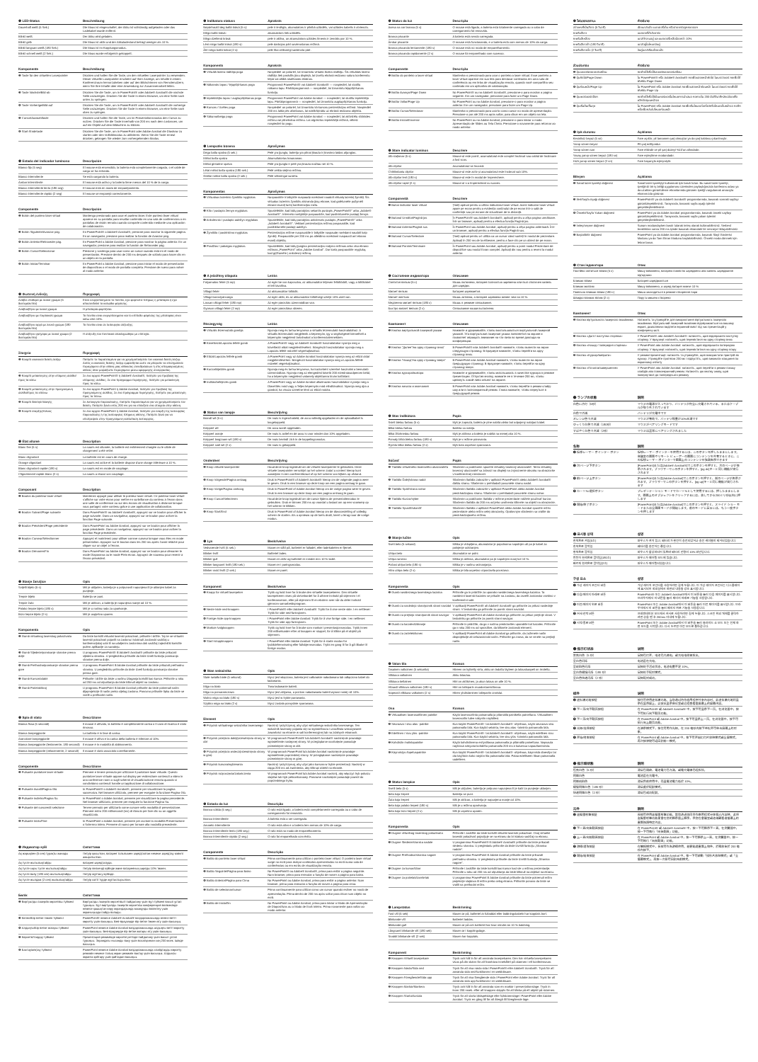| ❶ LED-Status | Beschreibung |
| --- | --- |
| Dauerhaft weiß (5 Sek.) | Die Maus ist eingeschaltet, der Akku ist vollständig aufgeladen oder das Ladekabel wurde entfernt. |
| Blinkt weiß | Der Akku wird geladen. |
| Blinkt gelb | Die Maus ist aktiv und der Akkuladestand beträgt weniger als 10 %. |
| Blinkt langsam weiß (180 Sek.) | Die Maus ist im Kopplungsmodus. |
| Blinkt schnell weiß (2 Sek.) | Die Maus wurde erfolgreich gekoppelt. |
| Komponente | Beschreibung |
| --- | --- |
| ❷ Taste für den virtuellen Laserpointer | Drücken und halten Sie die Taste, um den virtuellen Laserpointer zu verwenden. Dieser virtuelle Laserpointer erscheint auf Ihrer Anzeige, um Inhalte in einem Konferenzraum hervorzuheben oder auf den Bildschirmen von Remotenutzern, wenn Sie Ihre Inhalte über eine Anwendung zur Zusammenarbeit teilen. |
| ❸ Taste Nächste/Bild-ab | Drücken Sie die Taste, um in PowerPoint® oder Adobe® Acrobat® die nächste Seite anzuzeigen. Drücken Sie die Taste in einem Browser, um eine Seite nach unten zu springen. |
| ❹ Taste Vorherige/Bild-auf | Drücken Sie die Taste, um in PowerPoint® oder Adobe® Acrobat® die vorherige Seite anzuzeigen. Drücken Sie die Taste in einem Browser, um eine Seite nach oben zu springen. |
| ❺ Cursor/Auswahltaste | Drücken und halten Sie die Taste, um im Präsentationsmodus den Cursor zu nutzen. Drücken Sie die Taste innerhalb von 200 ms nach dem Loslassen, um auf ein Objekt auf dem Bildschirm zu klicken. |
| ❻ Start-/Endetaste | Drücken Sie die Taste, um in PowerPoint oder Adobe Acrobat die Diashow zu starten oder den Vollbildmodus zu aktivieren. Wenn Sie die Taste erneut drücken, gelangen Sie wieder zum vorhergehenden Modus. |
| ❶ Estado del indicador luminoso | Descripción |
| --- | --- |
| Blanco fijo (5 seg) | El mouse está encendido, la batería está completamente cargada, o el cable de carga se ha extraído. |
| Blanco intermitente | Se está cargando la batería. |
| Ámbar intermitente | El mouse está activo y la batería tiene menos del 10 % de la carga. |
| Blanco intermitente lento (180 seg) | El mouse está en modo de emparejamiento. |
| Blanco intermitente rápido (2 seg) | El mouse se emparejó correctamente. |
| Componente | Descripción |
| --- | --- |
| ❷ Botón del puntero láser virtual | Mantenga presionado para usar el puntero láser. Este puntero láser virtual aparece en su pantalla para resaltar contenido en una sala de conferencias o en pantallas de visión remota cuando comparte contenido mediante una aplicación de colaboración. |
| ❸ Botón Siguiente/Avanzar pág. | En PowerPoint® o Adobe® Acrobat®, presione para mostrar la siguiente página. En un navegador, presione para realizar la función de Avanzar pág. |
| ❹ Botón Anterior/Retroceder pág. | En PowerPoint o Adobe Acrobat, presione para mostrar la página anterior. En un navegador, presione para realizar la función de Retroceder pág. |
| ❺ Botón Cursor/Seleccionar | Presione y sostenga para usar como un cursor cuando está en el modo de presentación. Presione dentro de 200 ms después de soltarlo para hacer clic en un objeto en la pantalla. |
| ❻ Botón Iniciar/Terminar | En PowerPoint o Adobe Acrobat, presione para iniciar el modo de presentación de diapositivas o el modo de pantalla completa. Presione de nuevo para volver al modo anterior. |
| ❶ Φωτεινή ένδειξη | Περιγραφή |
| --- | --- |
| Ανάβει σταθερά με λευκό χρώμα (5 δευτερόλεπτα) | Είναι ενεργοποιημένο το ποντίκι, έχει φορτιστεί πλήρως η μπαταρία ή έχει αποσυνδεθεί το καλώδιο φόρτισης. |
| Αναβοσβήνει με λευκό χρώμα | Η μπαταρία φορτίζεται. |
| Αναβοσβήνει με πορτοκαλί χρώμα | Το ποντίκι είναι ενεργοποιημένο και το επίπεδο φόρτισης της μπαταρίας είναι κάτω από 10%. |
| Αναβοσβήνει αργά με λευκό χρώμα (180 δευτερόλεπτα) | Το ποντίκι είναι σε λειτουργία σύζευξης. |
| Αναβοσβήνει γρήγορα με λευκό χρώμα (2 δευτερόλεπτα) | Η σύζευξη του ποντικιού ολοκληρώθηκε με επιτυχία. |
| Στοιχείο | Περιγραφή |
| --- | --- |
| ❷ Κουμπί εικονικού δείκτη λέιζερ | Πατήστε το παρατεταμένα για να χρησιμοποιήσετε τον εικονικό δείκτη λέιζερ. Αυτός ο εικονικός δείκτης λέιζερ εμφανίζεται ώστε να μπορείτε να επισημαίνετε περιεχόμενο στην οθόνη μιας αίθουσας συνεδριάσεων ή στις απομακρυσμένες οθόνες όταν μοιράζεστε περιεχόμενο μέσω εφαρμογής συνεργασίας. |
| ❸ Κουμπί μετακίνησης στην επόμενη σελίδα/προς τα κάτω | Σε ένα αρχείο PowerPoint® ή Adobe® Acrobat®, πατήστε για προβολή της επόμενης σελίδας. Σε ένα πρόγραμμα περιήγησης, πατήστε για μετακίνηση προς τα κάτω. |
| ❹ Κουμπί μετακίνησης στην προηγούμενη σελίδα/προς τα επάνω | Σε ένα αρχείο PowerPoint ή Adobe Acrobat, πατήστε για προβολή της προηγούμενης σελίδας. Σε ένα πρόγραμμα περιήγησης, πατήστε για μετακίνηση προς τα πάνω. |
| ❺ Κουμπί δείκτη/επιλογής | Σε λειτουργία παρουσίασης, πατήστε παρατεταμένα για να χρησιμοποιήσετε τον δείκτη. Πατήστε ξανά εντός 200 ms για να επιλέξετε ένα στοιχείο στην οθόνη. |
| ❻ Κουμπί έναρξης/τέλους | Σε ένα αρχείο PowerPoint ή Adobe Acrobat, πατήστε για έναρξη της λειτουργίας παρουσίασης ή της λειτουργίας πλήρους οθόνης. Πατήστε ξανά για να επιστρέψετε στην προηγούμενη κατάσταση λειτουργίας. |
| ❶ État allumé | Description |
| --- | --- |
| Blanc fixe (5 s) | La souris est allumée, la batterie est entièrement chargée ou le câble de chargement a été retiré. |
| Blanc clignotant | La batterie est en cours de charge. |
| Orange clignotant | La souris est active et la batterie dispose d'une charge inférieure à 10 %. |
| Blanc clignotant rapide (180 s) | La souris est en mode de couplage. |
| Clignotement rapide blanc (2 s) | La souris a réussi son couplage. |
| Composant | Description |
| --- | --- |
| ❷ Bouton du pointeur laser virtuel | Maintenez appuyé pour utiliser le pointeur laser virtuel. Ce pointeur laser virtuel s'affiche sur votre écran pour mettre en surbrillance du contenu à l'écran dans une salle de conférence ou sur des écrans de visualisation à distance lorsque vous partagez votre contenu grâce à une application de collaboration. |
| ❸ Bouton Suivant/Page suivante | Dans PowerPoint® ou Adobe® Acrobat®, appuyez sur ce bouton pour afficher la page suivante. Dans un navigateur, appuyez sur ce bouton pour activer la fonction Page suivante. |
| ❹ Bouton Précédent/Page précédente | Dans PowerPoint ou Adobe Acrobat, appuyez sur ce bouton pour afficher la page précédente. Dans un navigateur, appuyez sur ce bouton pour activer la fonction Page précédente. |
| ❺ Bouton Curseur/Sélectionner | Appuyez et maintenez pour utiliser comme curseur lorsque vous êtes en mode présentation. Appuyez sur le bouton dans les 200 ms après l'avoir relâché pour cliquer sur un objet à l'écran. |
| ❻ Bouton Démarrer/Fin | Dans PowerPoint ou Adobe Acrobat, appuyez sur ce bouton pour démarrer le mode Diaporama ou le mode Plein écran. Appuyez de nouveau pour revenir à l'écran précédent. |
| ❶ Stanje žaruljice | Opis |
| --- | --- |
| Svijetli bijelo (5 s) | Miš je uključen, baterija je u potpunosti napunjena ili je uklonjen kabel za punjenje. |
| Trepće bijelo | Baterija se puni. |
| Trepće žuto | Miš je aktivan, a baterija je napunjena manje od 10 %. |
| Polako trepće bijelo (180 s) | Miš je u načinu rada za uparivanje. |
| Brzo trepće bijelo (2 s) | Miš je uspješno uparen. |
| Komponenta | Opis |
| --- | --- |
| ❷ Gumb virtualnog laserskog pokazivača | Da biste koristili virtualni laserski pokazivač, pritisnite i držite. Taj će se virtualni laserski pokazivač pojaviti na zaslonu i istaknuti zaslonski sadržaj u konferencijskoj sobi ili na udaljenim zaslonima dok sadržaj zajednički koristite putem aplikacije za suradnju. |
| ❸ Gumb Sljedeće/pomicanje stranice prema dolje | U programu PowerPoint® ili Adobe® Acrobat® pritisnite da biste prikazali sljedeću stranicu. U pregledniku pritisnite da biste izveli funkciju pomicanja stranice prema dolje. |
| ❹ Gumb Prethodno/pomicanje stranice prema gore | U programu PowerPoint ili Adobe Acrobat pritisnite da biste prikazali prethodnu stranicu. U pregledniku pritisnite da biste izveli funkciju pomicanja stranice prema gore. |
| ❺ Gumb Kursor/odabir | Pritisnite i držite da biste u načinu izlaganja koristili kao kursor. Pritisnite u roku od 200 ms od otpuštanja da biste kliknuli objekt na zaslonu. |
| ❻ Gumb Početak/kraj | U programu PowerPoint ili Adobe Acrobat pritisnite da biste pokrenuli način dijaprojekcije ili način preko cijelog zaslona. Ponovno pritisnite tipku da biste se vratili u prethodni način. |
| ❶ Spia di stato | Descrizione |
| --- | --- |
| Bianca fissa (5 secondi) | Il mouse è attivato, la batteria è completamente carica o il cavo di ricarica è stato rimosso. |
| Bianca lampeggiante | La batteria è in fase di carica. |
| Arancione lampeggiante | Il mouse è attivo e la carica della batteria è inferiore al 10%. |
| Bianca lampeggiante (lentamente, 180 secondi) | Il mouse è in modalità di abbinamento. |
| Bianca lampeggiante (velocemente, 2 secondi) | Il mouse è stato associato correttamente. |
| Componente | Descrizione |
| --- | --- |
| ❷ Pulsante puntatore laser virtuale | Premere e tenere premuto per utilizzare il puntatore laser virtuale. Questo puntatore laser virtuale appare sul display per evidenziare contenuti a video in una conference room o sugli schermi di visualizzazione remota quando si condividono contenuti tramite un'applicazione di collaborazione. |
| ❸ Pulsante Avanti/Pagina Giù | In PowerPoint® o Adobe® Acrobat®, premere per visualizzare la pagina successiva. Nel browser utilizzato, premere per eseguire la funzione Pagina Giù. |
| ❹ Pulsante Indietro/Pagina Su | In PowerPoint o Adobe Acrobat, premere per visualizzare la pagina precedente. Nel browser utilizzato, premere per eseguire la funzione Pagina Su. |
| ❺ Pulsante del cursore/di selezione | Tenere premuto per utilizzarlo come cursore nella modalità di presentazione. Premere entro 200 millisecondi (ms) di rilascio per fare clic su un oggetto visualizzato. |
| ❻ Pulsante Inizio/Fine | In PowerPoint o Adobe Acrobat, premere per avviare la modalità Presentazione o Schermo intero. Premere di nuovo per tornare alla modalità precedente. |
| ❶ Индикатор күйі | Сипаттама |
| --- | --- |
| Ақ жарықпен (5 сек) тұрақты жанады | тінтуір қосылған, батарея толығымен зарядталған немесе зарядтау кабелі ажыратылған. |
| Ақ түсте жыпылықтайды | батарея зарядталуда. |
| Ақ түсте сары түсте жыпылықтайды | тінтуір белсенді күйінде және батареяның заряды 10% төмен. |
| Ақ түсте баяу (180 сек) жыпылықтайды | тінтуір жұптасу күйінде. |
| Ақ түсте жылдам (2 сек) жыпылықтайды | тінтуір сәтті түрде жұптастырылған. |
| Бөлік | Сипаттама |
| --- | --- |
| ❷ Виртуалды лазерлік көрсеткіш түймесі | Виртуалды лазерлік көрсеткішті пайдалану үшін бұл түймені басып ұстап тұрыңыз. Бұл виртуалды лазерлік көрсеткіш конференция бөлмесінде немесе қашықтан көру экрандарында мазмұнды бөлектеу үшін экраныңызда пайда болады. |
| ❸ Келесі/Бір бетке төмен түймесі | PowerPoint® немесе Adobe® Acrobat® бағдарламасында келесі бетті көрсету үшін басыңыз. Веб-браузерде бір бетке төмен өту үшін басыңыз. |
| ❹ Алдыңғы/Бір бетке жоғары түймесі | PowerPoint немесе Adobe Acrobat бағдарламасында алдыңғы бетті көрсету үшін басыңыз. Веб-браузерде бір бетке жоғары өту үшін басыңыз. |
| ❺ Көрсеткі/таңдау түймесі | Презентация режимінде көрсеткі ретінде пайдалану үшін басып ұстап тұрыңыз. Экрандағы нысанды басу үшін босатқаннан соң 200 мсек. ішінде басыңыз. |
| ❻ Бастау/аяқтау түймесі | PowerPoint немесе Adobe Acrobat бағдарламасында слайдтарды көрсету режимін немесе толық экран режимін бастау үшін басыңыз. Алдыңғы экранға қайтару үшін қайтадан басыңыз. |
| ❶ Indikatora statuss | Apraksts |
| --- | --- |
| Nepārtraukti deg baltā krāsā (5 s): | pele ir ieslēgta, akumulators ir pilnībā uzlādēts, vai uzlādes kabelis ir atvienots. |
| Mirgo baltā krāsā: | akumulators tiek uzlādēts. |
| Mirgo dzeltenā krāsā: | pele ir aktīva, un akumulatora uzlādes līmenis ir zemāks par 10 %. |
| Lēni mirgo baltā krāsā (180 s): | pele darbojas pārī savienošanas režīmā. |
| Ātri mirgo baltā krāsā (2 s): | pele tika veiksmīgi savienota pārī. |
| Komponents | Apraksts |
| --- | --- |
| ❷ Virtuālā lāzera rādītāja poga | Nospiediet un paturiet, lai izmantotu virtuālo lāzera rādītāju. Šis virtuālais lāzera rādītājs tiek parādīts jūsu displejā, lai izceltu ekrānā redzamo saturu konferenču telpā vai attālā skatīšanās ekrānos. |
| ❸ Nākamās lapas / lejupšķiršanas poga | Programmā PowerPoint® vai Adobe® Acrobat® — nospiediet, lai skatītu nākamo lapu. Pārlūkprogrammā — nospiediet, lai izmantotu lejupšķiršanas funkciju. |
| ❹ Iepriekšējās lapas / augšupšķiršanas poga | Programmā PowerPoint vai Adobe Acrobat — nospiediet, lai skatītu iepriekšējo lapu. Pārlūkprogrammā — nospiediet, lai izmantotu augšupšķiršanas funkciju. |
| ❺ Kursors / izvēles poga | Nospiediet un paturiet, lai izmantotu kā kursoru prezentācijas režīmā. Nospiediet 200 ms laikā pēc atlaišanas, lai noklikšķinātu uz ekrānā redzama objekta. |
| ❻ Sākuma/beigu poga | Programmā PowerPoint vai Adobe Acrobat — nospiediet, lai aktivizētu slīdrādes režīmu vai pilnekrāna režīmu. Lai atgrieztos iepriekšējā režīmā, vēlreiz nospiediet šo pogu. |
| ❶ Lemputės būsena | Aprašymas |
| --- | --- |
| Dega balta spalva (5 sek.) | Pelė yra įjungta, baterija yra pilnai įkrauta ir įkrovimo laidas atjungtas. |
| Mirksi balta spalva | Akumuliatorius kraunamas. |
| Mirksi gintarine spalva | Pelė yra įjungta ir pelė yra įkrauta mažiau nei 10 %. |
| Lėtai mirksi balta spalva (180 sek.) | Pelė veikia siejimo režimu. |
| Greitai mirksi balta spalva (2 sek.) | Pelė sėkmingai susieta. |
| Komponentas | Aprašymas |
| --- | --- |
| ❷ Virtualaus lazerinio žymiklio mygtukas | Nuspauskite ir laikykite nuspaudę norėdami naudoti virtualų lazerinį žymiklį. Šis virtualus lazerinis žymiklis atsiranda jūsų ekrane, kad galėtumėte pažymėti ekrane esantį turinį konferencijos metu. |
| ❸ Kito / puslapio žemyn mygtukas | Spustelėkite, kad būtų parodytas sekantis puslapis „PowerPoint®" arba „Adobe® Acrobat®". Interneto naršyklėje paspauskite, kad puslinktumėte puslapį žemyn. |
| ❹ Ankstesnio / puslapio aukštyn mygtukas | Spustelėkite, kad būtų parodytas ankstesnis puslapis „PowerPoint®" arba „Adobe® Acrobat®". Veikiant prezentacijos režimu paspauskite, kad puslinktumėte puslapį aukštyn. |
| ❺ Žymiklio / pasirinkimo mygtukas | Prezentacijos režime nuspauskite ir laikykite nuspaudę norėdami naudoti kaip žymiklį. Paspauskite per 200 ms po atleidimo norėdami nuspausti ant ekrano esantį objektą. |
| ❻ Pradžios / pabaigos mygtukas | Spustelėkite, kad būtų įjungtas prezentacijos rodymo režimas arba viso ekrano režimas „PowerPoint" arba „Adobe Acrobat". Dar kartą paspauskite mygtuką, kad grįžtumėte į ankstesnį režimą. |
| ❶ A jelzőfény állapota | Leírás |
| --- | --- |
| Folyamatos fehér (5 mp) | Az egér be van kapcsolva, az akkumulátor teljesen feltöltődött, vagy a töltőkábel el lett távolítva. |
| Villogó fehér | Az akkumulátor töltődik. |
| Villogó borostyánsárga | Az egér aktív, és az akkumulátor töltöttségi szintje 10% alatt van. |
| Lassan villogó fehér (180 mp) | Az egér párosítás üzemmódban van. |
| Gyorsan villogó fehér (2 mp) | Az egér párosítása sikeres. |
| Részegység | Leírás |
| --- | --- |
| ❷ Virtuális lézermutató gombja | Nyomja meg és tartsa lenyomva a virtuális lézermutató használatához. A virtuális lézermutató megjelenik a képernyőn, így a segítségével kiemelheti a képernyőn megjelenő tartalmakat a konferenciatermekben. |
| ❸ Következő/Lapozás lefelé gomb | A PowerPoint® vagy az Adobe® Acrobat® használatakor nyomja meg a következő oldal megjelenítéséhez. Böngésző használatakor nyomja meg a Lapozás lefelé művelet végrehajtásához. |
| ❹ Előző/Lapozás felfelé gomb | A PowerPoint vagy az Adobe Acrobat használatakor nyomja meg az előző oldal megjelenítéséhez. Böngésző használatakor nyomja meg a Lapozás felfelé művelet végrehajtásához. |
| ❺ Kurzor/kijelölés gomb | Nyomja meg és tartsa lenyomva, ha kurzorként szeretné használni a bemutató üzemmódban. Nyomja meg az elengedést követő 200 ezredmásodpercen belül, ha a képernyőn megjelenő valamely objektumra kíván kattintani. |
| ❻ Indítás/befejezés gomb | A PowerPoint vagy az Adobe Acrobat alkalmazás használatakor nyomja meg a Diavetítés mód vagy a Teljes képernyős mód elindításához. Nyomja meg újra a gombot, ha vissza szeretne térni az előző módra. |
| ❶ Status van lampje | Beschrijving |
| --- | --- |
| Brandt wit (5 s) | De muis is ingeschakeld, de accu volledig opgeladen en de oplaadkabel is losgekoppeld. |
| Knippert wit | De accu wordt opgeladen. |
| Knippert oranje | De muis is actief en de accu is voor minder dan 10% opgeladen. |
| Knippert langzaam wit (180 s) | De muis bevindt zich in de koppelingsmodus. |
| Knippert snel wit (2 s) | De muis is gekoppeld. |
| Onderdeel | Beschrijving |
| --- | --- |
| ❷ Knop virtuele laserpointer | Houd deze knop ingedrukt om de virtuele laserpointer te gebruiken. Deze virtuele laserpointer verschijnt op het scherm zodat u content hierop kunt aanwijzen in een conferentiezaal of op het scherm van kijkers op afstand. |
| ❸ Knop Volgende/Pagina omlaag | Druk in PowerPoint® of Adobe® Acrobat® hierop om de volgende pagina weer te geven. Druk in een browser op deze knop om een pagina omlaag te gaan. |
| ❹ Knop Vorige/Pagina omhoog | Druk in PowerPoint of Adobe Acrobat hierop om de vorige pagina weer te geven. Druk in een browser op deze knop om een pagina omhoog te gaan. |
| ❺ Knop Cursor/Selecteren | Houd deze knop ingedrukt om de cursor tijdens de presentatiemodus te gebruiken. Druk er binnen 200 ms op voordat u loslaat om op een voorwerp op het scherm te klikken. |
| ❻ Knop Start/End | Druk in PowerPoint of Adobe Acrobat hierop om de diavoorstelling of volledig scherm te starten. Als u opnieuw op de toets drukt, keert u terug naar de vorige modus. |
| ❶ Lys | Beskrivelse |
| --- | --- |
| Vedvarende hvitt (5 sek.) | Musen er slått på, batteriet er fulladet, eller ladekabelen er fjernet. |
| Blinker hvitt | Batteriet lades. |
| Blinker gult | Musen er aktiv og batteriet er mindre enn 10 % ladet. |
| Blinker langsomt hvitt (180 sek.) | Musen er i paringsmodus. |
| Blinker raskt hvitt (2 sek.) | Musen er paret. |
| Komponent | Beskrivelse |
| --- | --- |
| ❷ Knapp for virtuell laserpeker | Trykk og hold inne for å bruke den virtuelle laserpekeren. Den virtuelle laserpekeren vises på skrivebordet for å utheve innhold på skjermen i et konferanserom, eller på skjermen til en ekstern seer når du deler innhold gjennom samarbeidsprogram. |
| ❸ Neste-/side ned-knappen | I PowerPoint® eller Adobe® Acrobat®: Trykk for å vise neste side. I en nettleser: Trykk for side ned-funksjonen. |
| ❹ Forrige-/side opp-knappen | I PowerPoint eller Adobe Acrobat: Trykk for å vise forrige side. I en nettleser: Trykk for side opp-funksjonen. |
| ❺ Markør-/valgknappen | Trykk og hold inne for å bruke som markør i presentasjonsmodus. Trykk innen 200 millisekunder etter at knappen er sluppet, for å klikke på et objekt på skjermen. |
| ❻ Start-/stoppknappen | I PowerPoint eller Adobe Acrobat: Trykk for å starte modus for lysbildefremvisning eller fullskjermsmodus. Trykk en gang til for å gå tilbake til forrige modus. |
| ❶ Stan wskaźnika | Opis |
| --- | --- |
| Stałe światło białe (5 sekund) | Mysz jest włączona, bateria jest całkowicie naładowana lub odłączono kabel do ładowania. |
| Miga na biało | Trwa ładowanie baterii. |
| Miga na pomarańczowo | Mysz jest aktywna, a poziom naładowania baterii wynosi mniej niż 10%. |
| Wolno miga na biało (180 s) | Mysz jest w trybie parowania. |
| Szybko miga na biało (2 s) | Mysz została pomyślnie sparowana. |
| Element | Opis |
| --- | --- |
| ❷ Przycisk wirtualnego wskaźnika laserowego | Naciśnij i przytrzymaj, aby użyć wirtualnego wskaźnika laserowego. Ten wskaźnik laserowy pojawia się na wyświetlaczu i umożliwia wskazywanie zawartości na ekranie w sali konferencyjnej lub na zdalnych ekranach. |
| ❸ Przycisk przejścia dalej/przewinięcia strony w dół | W programach PowerPoint® lub Adobe® Acrobat® naciśnięcie powoduje wyświetlenie następnej strony. W przeglądarce naciśnięcie powoduje przewinięcie strony w dół. |
| ❹ Przycisk przejścia wstecz/przewinięcia strony w górę | W programach PowerPoint lub Adobe Acrobat naciśnięcie powoduje wyświetlenie poprzedniej strony. W przeglądarce naciśnięcie powoduje przewinięcie strony w górę. |
| ❺ Przycisk kursora/wybierania | Naciśnij i przytrzymaj, aby użyć jako kursora w trybie prezentacji. Naciśnij w ciągu 200 ms od zwolnienia, aby kliknąć obiekt na ekranie. |
| ❻ Przycisk rozpoczęcia/zakończenia | W programach PowerPoint lub Adobe Acrobat naciśnij, aby włączyć tryb pokazu slajdów lub tryb pełnoekranowy. Ponowne naciśnięcie powoduje powrót do poprzedniego trybu. |
| ❶ Estado da luz | Descrição |
| --- | --- |
| Branca sólida (5 seg.) | O rato está ligado, a bateria está completamente carregada ou o cabo de carregamento foi removido. |
| Branco intermitente | A bateria está a ser carregada. |
| Amarelo intermitente | O rato está ativo e a bateria tem menos de 10% de carga. |
| Branco intermitente lento (180 seg.) | O rato está no modo de emparelhamento. |
| Branco intermitente rápido (2 seg.) | O rato foi emparelhado com êxito. |
| Componente | Descrição |
| --- | --- |
| ❷ Botão do ponteiro laser virtual | Prima continuamente para utilizar o ponteiro laser virtual. O ponteiro laser virtual surge no ecrã para realçar conteúdos apresentados no ecrã numa sala de conferências ou em ecrãs de visualização remota. |
| ❸ Botão Seguinte/Página para Baixo | No PowerPoint® ou Adobe® Acrobat®, prima para exibir a página seguinte. Num browser, prima para executar a função de mover a página para baixo. |
| ❹ Botão Anterior/Página para Cima | No PowerPoint ou Adobe Acrobat, prima para exibir a página anterior. Num browser, prima para executar a função de mover a página para cima. |
| ❺ Botão de selecionar/cursor | Prima continuamente para utilizar como um cursor quando estiver no modo de apresentação. Prima dentro de 200 ms após soltar para clicar num objeto no ecrã. |
| ❻ Botão de início/fim | No PowerPoint ou Adobe Acrobat, prima para iniciar o Modo de Apresentação de Diapositivos ou o Modo de Ecrã Inteiro. Prima novamente para voltar ao modo anterior. |
| ❶ Status da luz | Descrição |
| --- | --- |
| Acesa na cor branca (5 s) | O mouse está ligado, a bateria está totalmente carregada ou o cabo de carregamento foi removido. |
| Branca piscante | A bateria está sendo carregada. |
| Âmbar piscante | O mouse está funcionando, e a bateria está com menos de 10% da carga. |
| Branca piscando lentamente (180 s) | O mouse está no modo de emparelhamento. |
| Branca piscando rapidamente (2 s) | O mouse foi emparelhado com sucesso. |
| Componente | Descrição |
| --- | --- |
| ❷ Botão do ponteiro a laser virtual | Mantenha-o pressionado para usar o ponteiro a laser virtual. Esse ponteiro a laser virtual aparece em sua tela para destacar conteúdos em uma sala de conferência ou em telas de visualização remota, quando você compartilha seu conteúdo em um aplicativo de colaboração. |
| ❸ Botão Avançar/Page Down | No PowerPoint® ou no Adobe® Acrobat®, pressione-o para mostrar a página seguinte. Em um navegador, pressione para fazer um Page Down. |
| ❹ Botão Voltar/Page Up | No PowerPoint ou no Adobe Acrobat, pressione-o para mostrar a página anterior. Em um navegador, pressione para fazer um Page Up. |
| ❺ Botão Cursor/Selecionar | Mantenha-o pressionado para usá-lo como cursor no modo de apresentação. Pressione-o por até 200 ms após soltar, para clicar em um objeto na tela. |
| ❻ Botão Iniciar/Encerrar | No PowerPoint ou no Adobe Acrobat, pressione-o para iniciar o modo Apresentação de Slides ou Tela Cheia. Pressione-o novamente para retornar ao modo anterior. |
| ❶ Stare indicator luminos | Descriere |
| --- | --- |
| Alb staționar (5 s) | Mouse-ul este pornit, acumulatorul este complet încărcat sau cablul de încărcare a fost scos. |
| Alb clipitor | Acumulatorul se încarcă. |
| Chihlimbariu clipitor | Mouse-ul este activ și acumulatorul este încărcat sub 10%. |
| Alb clipitor lent (180 s) | Mouse-ul este în modul de împerechere. |
| Alb clipitor rapid (2 s) | Mouse-ul s-a împerecheat cu succes. |
| Componentă | Descriere |
| --- | --- |
| ❷ Buton indicator laser virtual | Țineți apăsat pentru a utiliza indicatorul laser virtual. Acest indicator laser virtual apare pe ecran pentru a evidenția conținutul de pe ecran într-o sală de conferințe sau pe ecrane de vizualizare de la distanță. |
| ❸ Butonul Următor/Pagină jos | În PowerPoint® sau Adobe® Acrobat®, apăsați pentru a afișa pagina următoare. Într-un browser, apăsați pentru a efectua funcția Pagină jos. |
| ❹ Butonul Anterior/Pagină sus | În PowerPoint sau Adobe Acrobat, apăsați pentru a afișa pagina anterioară. Într-un browser, apăsați pentru a efectua funcția Pagină sus. |
| ❺ Butonul Cursor/Selectare | Țineți apăsat pentru a-l utiliza ca un cursor când sunteți în modul de prezentare. Apăsați în 200 ms de la eliberare, pentru a face clic pe un obiect de pe ecran. |
| ❻ Butonul Pornire/Terminare | În PowerPoint sau Adobe Acrobat, apăsați pentru a porni modul Prezentare de diapozitive sau modul Ecran complet. Apăsați din nou pentru a reveni la modul anterior. |
| ❶ Состояние индикатора | Описание |
| --- | --- |
| Светится белым (5 с) | Мышь включена, батарея полностью заряжена или был отключен кабель для зарядки. |
| Мигает белым | Батарея заряжается. |
| Мигает желтым | Мышь активна, а батарея заряжена менее чем на 10 %. |
| Медленно мигает белым (180 с) | Мышь в режиме связывания. |
| Быстро мигает белым (2 с) | Связывание мыши выполнено. |
| Компонент | Описание |
| --- | --- |
| ❷ Кнопка виртуальной лазерной указки | Нажмите и удерживайте, чтобы воспользоваться виртуальной лазерной указкой. Эта виртуальная лазерная указка появляется на экране и позволяет обращать внимание на что-либо во время доклада на конференции. |
| ❸ Кнопка "Далее"/на одну страницу вниз" | В PowerPoint® или Adobe® Acrobat® нажмите, чтобы вывести на экран следующую страницу. В браузере нажмите, чтобы перейти на одну страницу вниз. |
| ❹ Кнопка "Назад"/на одну страницу вверх" | В PowerPoint или Adobe Acrobat нажмите, чтобы вывести на экран предыдущую страницу. В браузере нажмите, чтобы перейти на одну страницу вверх. |
| ❺ Кнопка курсора/выбора | Нажмите и удерживайте, чтобы использовать в качестве курсора в режиме презентации. Отпустив кнопку, нажмите ее в течение 200 мс, чтобы щелкнуть какой-либо объект на экране. |
| ❻ Кнопка начала и окончания | В PowerPoint или Adobe Acrobat нажмите, чтобы перейти в режим слайд-шоу или в полноэкранный режим. Снова нажмите, чтобы вернуться в предыдущий режим. |
| ❶ Stav indikátora | Popis |
| --- | --- |
| Svieti bielou farbou (5 s) | Myš je zapnutá, batéria je plne nabitá alebo bol odpojený nabíjací kábel. |
| Bliká bielou farbou | Batéria sa nabíja. |
| Bliká žltohnedou farbou | Myš je aktívna a batéria je nabitá na menej ako 10 %. |
| Pomaly bliká bielou farbou (180 s) | Myš je v režime párovania. |
| Rýchlo bliká bielou farbou (2 s) | Myš bola úspešne spárovaná. |
| Súčasť | Popis |
| --- | --- |
| ❷ Tlačidlo virtuálneho laserového ukazovateľa | Stlačením a podržaním spustíte virtuálny laserový ukazovateľ. Tento virtuálny laserový ukazovateľ sa zobrazí na displeji na zvýraznenie obsahu na obrazovke v konferenčnej miestnosti. |
| ❸ Tlačidlo Ďalej/strana nadol | Stlačením tlačidla zobrazíte v aplikácii PowerPoint® alebo Adobe® Acrobat® ďalšiu stranu. Stlačením v prehliadači posuniete stranu nadol. |
| ❹ Tlačidlo Späť/strana nahor | Stlačením tlačidla zobrazíte v aplikácii PowerPoint alebo Adobe Acrobat predchádzajúcu stranu. Stlačením v prehliadači posuniete stranu nahor. |
| ❺ Tlačidlo Kurzor/výber | Stlačením a podržaním tlačidla v režime prezentácie môžete používať kurzor. Stlačením tlačidla do 200 ms od jeho uvoľnenia kliknete na objekt na obrazovke. |
| ❻ Tlačidlo Spustiť/ukončiť | Stlačením tlačidla v aplikácii PowerPoint alebo Adobe Acrobat spustíte režim prezentácie alebo režim celej obrazovky. Opätovným stlačením sa vrátite do predchádzajúceho režimu. |
| ❶ Stanje lučke | Opis |
| --- | --- |
| Sveti belo (5 sekund) | Miška je vklopljena, akumulator je popolnoma napolnjen ali pa je kabel za polnjenje odstranjen. |
| Utripa belo | Akumulator se polni. |
| Utripa rumeno | Miška je aktivna, akumulator pa je napolnjen manj kot 10 %. |
| Počasi utripa belo (180 s) | Miška je v načinu seznanjanja. |
| Hitro utripa belo (2 s) | Miška je bila uspešno vzpostavila povezavo. |
| Komponenta | Opis |
| --- | --- |
| ❷ Gumb navideznega laserskega kazalca | Pritisnite ga in pridržite za uporabo navideznega laserskega kazalca. Ta navidezni laserski kazalec se prikaže na zaslonu, da osvetli zaslonsko vsebino v konferenčni sobi. |
| ❸ Gumb za naslednjo stran/pomik strani navzdol | V aplikaciji PowerPoint® ali Adobe® Acrobat® ga pritisnite za prikaz naslednje strani. V brskalniku ga pritisnite za pomik strani navzdol. |
| ❹ Gumb za prejšnjo stran/pomik strani navzgor | V aplikaciji PowerPoint ali Adobe Acrobat ga pritisnite za prikaz prejšnje strani. V brskalniku ga pritisnite za pomik strani navzgor. |
| ❺ Gumb za kazalec/izbiranje | Pritisnite in pridržite, da ga v načinu predstavitev uporabite kot kazalec. Pritisnite ga v roku 200 ms od sprostitve, da kliknete zaslonski element. |
| ❻ Gumb za začetek/konec | V aplikaciji PowerPoint ali Adobe Acrobat ga pritisnite, da zaženete način diaprojekcije ali celozaslonski način. Pritisnite ga znova, da se vrnete na prejšnji način. |
| ❶ Valon tila | Kuvaus |
| --- | --- |
| Tasainen valkoinen (5 sekuntia) | Hiireen on kytketty virta, akku on ladattu täyteen ja latauskaapeli on irrotettu. |
| Vilkkuva valkoinen | Akku latautuu. |
| Vilkkuva keltainen | Hiiri on aktiivinen, ja akun lataus on alle 10 %. |
| Hitaasti vilkkuva valkoinen (180 s) | Hiiri on laiteparin muodostamistilassa. |
| Nopeasti vilkkuva valkoinen (2 s) | Hiiren yhdistäminen laitepariin onnistui. |
| Osa | Kuvaus |
| --- | --- |
| ❷ Virtuaalisen laserosoittimen painike | Käytä laserosoitinta painamalla ja pitämällä painiketta painettuna. Virtuaalinen laserosoitin tulee näkyviin näytöllesi. |
| ❸ Seuraava / sivu alas -painike | Kun käytät PowerPoint®- tai Adobe® Acrobat® -ohjelmaa, näytä seuraava sivu painamalla tätä. Kun käytät selainta, tee sivu alas -toiminto painamalla tätä. |
| ❹ Edellinen / sivu ylös -painike | Kun käytät PowerPoint®- tai Adobe® Acrobat® -ohjelmaa, näytä edellinen sivu painamalla tätä. Kun käytät selainta, tee sivu ylös -toiminto painamalla tätä. |
| ❺ Kohdistin-/valintapainike | Käytä kohdistimena esitystilassa painamalla ja pitämällä painettuna. Napsauta näytössä näkyvää kohdetta painamalla 200 ms:n kuluessa vapauttamisesta. |
| ❻ Käynnistys-/lopetuspainike | Kun käytät PowerPoint®- tai Adobe® Acrobat® -ohjelmaa, käynnistä diaesitys tai ota käyttöön koko näytön tila painamalla tätä. Palaa edelliseen tilaan painamalla uudelleen. |
| ❶ Status lampice | Opis |
| --- | --- |
| Svetli belo (5 s) | Miš je uključen, baterija je potpuno napunjena ili je kabl za punjenje uklonjen. |
| Bela koja treperi | Baterija se puni. |
| Žuta koja treperi | Miš je aktivan, a baterija je napunjena manje od 10%. |
| Bela koja polako treperi (180 s) | Miš je u režimu uparivanja. |
| Bela koja brzo treperi (2 s) | Miš je uspešno uparen. |
| Komponenta | Opis |
| --- | --- |
| ❷ Dugme virtuelnog laserskog pokazivača | Pritisnite i zadržite da biste koristili virtuelni laserski pokazivač. Ovaj virtuelni laserski pokazivač pojavljuje se na ekranu da bi istakao sadržaj na ekranu. |
| ❸ Dugme Sledeće/stranica nadole | U programima PowerPoint® ili Adobe® Acrobat® pritisnite da biste prikazali sledeću stranicu. U pregledaču pritisnite da biste izvršili funkciju „Stranica nadole". |
| ❹ Dugme Prethodna/stranica nagore | U programima PowerPoint ili Adobe Acrobat pritisnite da biste prikazali prethodnu stranicu. U pregledaču pritisnite da biste izvršili funkciju „Stranica nagore". |
| ❺ Dugme za kursor/izbor | Pritisnite i zadržite da biste koristili kao kursor kad ste u režimu prezentacije. Pritisnite u roku od 200 ms od otpuštanja da biste kliknuli na objekat na ekranu. |
| ❻ Dugme za početak/završetak | U programima PowerPoint ili Adobe Acrobat pritisnite da biste pokrenuli režim projekcije slajdova ili režim preko celog ekrana. Pritisnite ponovo da biste se vratili na prethodni režim. |
| ❶ Lampstatus | Beskrivning |
| --- | --- |
| Fast vitt (5 sek) | Musen är på, batteriet är fulladdat eller laddningskabeln har kopplats bort. |
| Blinkande vitt | Batteriet laddas. |
| Blinkande gult | Musen är på och batteriet har kvar mindre än 10 % laddning. |
| Långsamt blinkande vitt (180 sek) | Musen är i kopplingsläge. |
| Snabbt blinkande vitt (2 sek) | Musen har kopplats. |
| Komponent | Beskrivning |
| --- | --- |
| ❷ Knappen Virtuell laserpekare | Tryck och håll in för att använda laserpekaren. Den här virtuella laserpekaren visas på din skärm för att framhäva innehållet på skärmen i ett konferensrum. |
| ❸ Knappen Nästa/Sida ned | Tryck för att visa nästa sida i PowerPoint® eller Adobe® Acrobat®. Tryck för att använda sida ned-funktionen i en webbläsare. |
| ❹ Knappen Föregående/Sida upp | Tryck för att visa föregående sida i PowerPoint eller Adobe Acrobat. Tryck för att använda sida upp-funktionen i en webbläsare. |
| ❺ Knappen Markör/Markera | Tryck och håll in för att använda som en markör i presentationsläge. Tryck in inom 200 msek. efter att knappen släppts för att klicka på ett objekt på skärmen. |
| ❻ Knappen Starta/Avsluta | Tryck för att starta bildspelsläge eller fullskärmsläge i PowerPoint eller Adobe Acrobat. Tryck en gång till för att återgå till föregående läge. |
| ❶ ไฟแสดงสถานะ | คำอธิบาย |
| --- | --- |
| สว่างคงที่เป็นสีขาว (5 วินาที) | เปิดเมาส์แล้ว แบตเตอรี่เต็ม หรือสายชาร์จถูกถอดออก |
| กะพริบสีขาว | แบตเตอรี่กำลังชาร์จ |
| กะพริบสีเหลือง | เมาส์ทำงานอยู่ และแบตเตอรี่เหลือน้อยกว่า 10% |
| กะพริบสีขาวช้า (180 วินาที) | เมาส์อยู่ในโหมดจับคู่ |
| กะพริบสีขาวเร็ว (2 วินาที) | จับคู่เมาส์เรียบร้อยแล้ว |
| ส่วนประกอบ | คำอธิบาย |
| --- | --- |
| ❷ ปุ่มเลเซอร์พอยเตอร์เสมือน | กดค้างไว้เพื่อใช้เลเซอร์พอยเตอร์เสมือน |
| ❸ ปุ่มถัดไป/Page Down | ใน PowerPoint® หรือ Adobe® Acrobat® กดเพื่อแสดงหน้าถัดไป ในเบราว์เซอร์ กดเพื่อใช้ฟังก์ชัน Page Down |
| ❹ ปุ่มก่อนหน้า/Page Up | ใน PowerPoint หรือ Adobe Acrobat กดเพื่อแสดงหน้าก่อนหน้า ในเบราว์เซอร์ กดเพื่อใช้ฟังก์ชัน Page Up |
| ❺ ปุ่มเคอร์เซอร์/เลือก | กดค้างไว้เพื่อใช้เป็นเคอร์เซอร์ในโหมดการนำเสนอ กดภายใน 200 มิลลิวินาทีหลังปล่อยเพื่อคลิกวัตถุบนหน้าจอ |
| ❻ ปุ่มเริ่มต้น/สิ้นสุด | ใน PowerPoint หรือ Adobe Acrobat กดเพื่อเริ่มโหมดสไลด์โชว์หรือโหมดเต็มหน้าจอ กดอีกครั้งเพื่อกลับไปโหมดก่อนหน้า |
| ❶ Işık durumu | Açıklama |
| --- | --- |
| Kesintisiz beyaz (5 sn) | Fare açıktır, pil tamamen şarj olmuştur ya da şarj kablosu çıkarılmıştır. |
| Yanıp sönen beyaz | Pil şarj ediliyordur. |
| Yanıp sönen sarı | Fare etkindir ve pil şarj düzeyi %10'un altındadır. |
| Yavaş yanıp sönen beyaz (180 sn) | Fare eşleştirme modundadır. |
| Hızlı yanıp sönen beyaz (2 sn) | Fare başarıyla eşleşmiştir. |
| Bileşen | Açıklama |
| --- | --- |
| ❷ Sanal lazer işaretçi düğmesi | Sanal lazer işaretçiyi kullanmak için basılı tutun. Bu sanal lazer işaretçi, içeriğinizi bir iş birliği uygulaması üzerinden paylaştığınızda konferans odası ya da uzaktan görüntüleme ekranlarında görünen içeriği vurgulamak amacıyla ekranınızda görünür. |
| ❸ İleri/Sayfa Aşağı düğmesi | PowerPoint® ya da Adobe® Acrobat® programlarında, basarak sonraki sayfayı görüntüleyebilirsiniz. Tarayıcıda, basarak sayfa aşağı işlevini gerçekleştirebilirsiniz. |
| ❹ Önceki/Sayfa Yukarı düğmesi | PowerPoint ya da Adobe Acrobat programlarında, basarak önceki sayfayı görüntüleyebilirsiniz. Tarayıcıda, basarak sayfa yukarı işlevini gerçekleştirebilirsiniz. |
| ❺ İmleç/seçme düğmesi | Sunum modundayken basılı tutarak imleç olarak kullanabilirsiniz. Serbest bıraktıktan sonra 200 ms içinde basarak ekrandaki bir nesneye tıklayabilirsiniz. |
| ❻ Başlat/bitir düğmesi | PowerPoint ya da Adobe Acrobat programlarında, basarak Slayt Gösterisi Modunu ya da Tam Ekran Modunu başlatabilirsiniz. Önceki moda dönmek için tekrar basın. |
| ❶ Стан індикатора | Опис |
| --- | --- |
| Постійно світиться білим (5 с) | Мишу ввімкнено, батарею повністю заряджено або кабель заряджання від'єднано |
| Блимає білим | Батарея заряджається |
| Блимає жовтим | Мишу ввімкнено, а заряд батареї нижче 10 % |
| Повільно блимає білим (180 с) | Миша знаходиться в режимі створення пари |
| Швидко блимає білим (2 с) | Пару із мишею створено |
| Компонент | Опис |
| --- | --- |
| ❷ Кнопка віртуального лазерного вказівника | Натисніть та утримуйте для використання віртуального лазерного вказівника. Віртуальний лазерний вказівник відображається на вашому екрані, дозволяючи виділяти екранний вміст під час презентацій у конференц-залі. |
| ❸ Кнопка «Далі / наступна сторінка» | У PowerPoint® або Adobe® Acrobat®: натисніть, щоб відобразити наступну сторінку. У браузері: натисніть, щоб перемістися на одну сторінку вниз |
| ❹ Кнопка «Назад / попередня сторінка» | У PowerPoint або Adobe Acrobat: натисніть, щоб відобразити попередню сторінку. У браузері: натисніть, щоб переміститися на одну сторінку вгору |
| ❺ Кнопка «Курсор/вибрати» | У режимі презентації: натисніть та утримуйте, щоб використати пристрій як курсор. Утримуйте протягом 200 мс і відпустіть, щоб виконати клацання по екранному об'єкту |
| ❻ Кнопка «Початок/завершення» | У PowerPoint або Adobe Acrobat: натисніть, щоб перейти в режим показу слайдів або повноекранний режим. Натисніть цю кнопку знову, щоб повернутися до попереднього режиму |
| ❶ ランプの状態 | 説明 |
| --- | --- |
| 白色に点灯（5秒） | マウスの電源が入っており、バッテリが完全に充電されている、またはケーブルが取り外されています |
| 白色で点滅 | バッテリが充電中です |
| オレンジ色で点滅 | マウスが有効で、バッテリ残量が10%未満です |
| ゆっくり白色で点滅（180秒） | マウスがペアリングモードです |
| すばやく白色で点滅（2秒） | マウスは正常にペアリングされました |
| 名称 | 説明 |
| --- | --- |
| ❷ 仮想レーザー ポインター ボタン | 仮想レーザー ポインターを使用するには、このボタンを押したままにします。会議室の画面やリモート ビューアーの画面にコンテンツを共有するときに、この仮想レーザー ポインターで画面上のコンテンツを強調表示できます |
| ❸ 次/ページ下ボタン | [PowerPoint]または[Adobe® Acrobat®]でこのボタンを押すと、次のページが表示されます。ブラウザーでこのボタンを押すと、[pg dn]キーと同じ機能が実行されます |
| ❹ 前/ページ上ボタン | [PowerPoint]または[Adobe Acrobat]でこのボタンを押すと、前のページが表示されます。ブラウザーでこのボタンを押すと、[pg up]キーと同じ機能が実行されます |
| ❺ カーソル/選択ボタン | プレゼンテーション モードでカーソルとして使用するには、押したままにします。画面上のオブジェクトをクリックするには、放してから200ミリ秒以内に押します |
| ❻ 開始/終了ボタン | [PowerPoint]または[Adobe Acrobat]でこのボタンを押すと、スライド ショー モードまたは全画面モードが開始します。前のモードに戻るには、もう一度ボタンを押します |
| ❶ 표시등 상태 | 설명 |
| --- | --- |
| 흰색으로 켜짐(5초) | 마우스가 켜져 있고, 배터리가 완전히 충전되었거나 충전 케이블이 제거되었습니다. |
| 흰색으로 깜박임 | 배터리를 충전하는 중입니다. |
| 황색으로 깜박임 | 마우스가 활성화되어 있으며 배터리 잔량이 10% 미만입니다. |
| 천천히 흰색으로 깜박임(180초) | 마우스가 페어링 모드에 있습니다. |
| 빠르게 흰색으로 깜박임(2초) | 마우스가 페어링되었습니다. |
| 구성 요소 | 설명 |
| --- | --- |
| ❷ 가상 레이저 포인터 버튼 | 가상 레이저 포인터를 사용하려면 길게 누릅니다. 이 가상 레이저 포인터는 디스플레이에 표시되어 회의실에서 화면의 내용을 강조 표시합니다. |
| ❸ 다음/페이지 아래로 버튼 | PowerPoint® 또는 Adobe® Acrobat®에서 이 버튼을 눌러 다음 페이지를 표시합니다. 브라우저에서 이 버튼을 눌러 페이지 아래로 기능을 사용합니다. |
| ❹ 이전/페이지 위로 버튼 | PowerPoint 또는 Adobe Acrobat에서 이 버튼을 눌러 이전 페이지를 표시합니다. 브라우저에서 이 버튼을 눌러 페이지 위로 기능을 사용합니다. |
| ❺ 커서/선택 버튼 | 프레젠테이션 모드에서 커서로 사용하려면 길게 누릅니다. 스크린 위의 개체를 클릭하려면 손을 뗀 후 200ms 이내에 누릅니다. |
| ❻ 시작/종료 버튼 | PowerPoint 또는 Adobe Acrobat에서 이 버튼을 눌러 슬라이드 쇼 모드 또는 전체 화면 모드를 시작합니다. 다시 누르면 이전 모드로 돌아갑니다. |
| ❶ 指示灯状态 | 说明 |
| --- | --- |
| 常亮白色（5 秒） | 鼠标已打开，电池已充满电，或充电电缆被拔出。 |
| 呈白色闪烁 | 电池正在充电。 |
| 呈琥珀色闪烁 | 鼠标处于活动状态，电池电量不足 10%。 |
| 呈白色缓慢闪烁（180 秒） | 鼠标处于配对模式。 |
| 呈白色快速闪烁（2 秒） | 鼠标配对成功。 |
| 组件 | 说明 |
| --- | --- |
| ❷ 虚拟激光笔按钮 | 按住可使用虚拟激光笔。当您通过协作应用程序共享内容时，此虚拟激光笔将显示在显示屏上，以突出显示会议室或远程查看器屏幕上的屏幕内容。 |
| ❸ 下一页/向下翻页按钮 | 在 PowerPoint® 或 Adobe® Acrobat® 中，按下可显示下一页。在浏览器中，按下可执行向下翻页功能。 |
| ❹ 下一页/向下翻页按钮 | 在 PowerPoint 或 Adobe Acrobat 中，按下可显示上一页。在浏览器中，按下可执行向上翻页功能。 |
| ❺ 光标/选择按钮 | 在演示模式下，按住可用作光标。在 200 毫秒内按下并松开可单击屏幕上的对象。 |
| ❻ 开始/结束按钮 | 在 PowerPoint 或 Adobe Acrobat 中，按下可开始幻灯片放映模式或全屏模式。再次按该键可返回到前一模式。 |
| ❶ 指示燈狀態 | 說明 |
| --- | --- |
| 恆亮白色（5 秒） | 滑鼠已開啟，電池電力已充滿，或是充電線已經拔除。 |
| 閃爍白色 | 電池正在充電中。 |
| 閃爍琥珀色 | 滑鼠目前使用中，而且電池電力低於 10%。 |
| 緩慢閃爍白色（180 秒） | 滑鼠處於配對模式。 |
| 快速閃爍白色（2 秒） | 滑鼠已成功配對。 |
| 元件 | 說明 |
| --- | --- |
| ❷ 虛擬雷射筆按鈕 | 長按可使用虛擬雷射筆功能。當您透過協同合作應用程式分享個人內容時，此項虛擬雷射筆功能便會在您的顯示器上顯示，供您在會議室或遠端觀看者螢幕上的畫面強調特定內容。 |
| ❸ 下一頁/向後翻頁按鈕 | 在 PowerPoint® 或 Adobe® Acrobat® 中，按一下可顯示下一頁。在瀏覽器中，按一下可執行「向後翻頁」功能。 |
| ❹ 上一頁/向前翻頁按鈕 | 在 PowerPoint 或 Adobe Acrobat 中，按一下可顯示上一頁。在瀏覽器中，按一下可執行「向前翻頁」功能。 |
| ❺ 游標/選取按鈕 | 在簡報模式中，長按可作為游標使用。若要點選畫面上物件，於釋放後於 200 毫秒內按下。 |
| ❻ 開始/結束按鈕 | 在 PowerPoint 或 Adobe Acrobat 中，按一下可啟動「投影片放映模式」或「全螢幕模式」。再按一次即可回到先前模式。 |